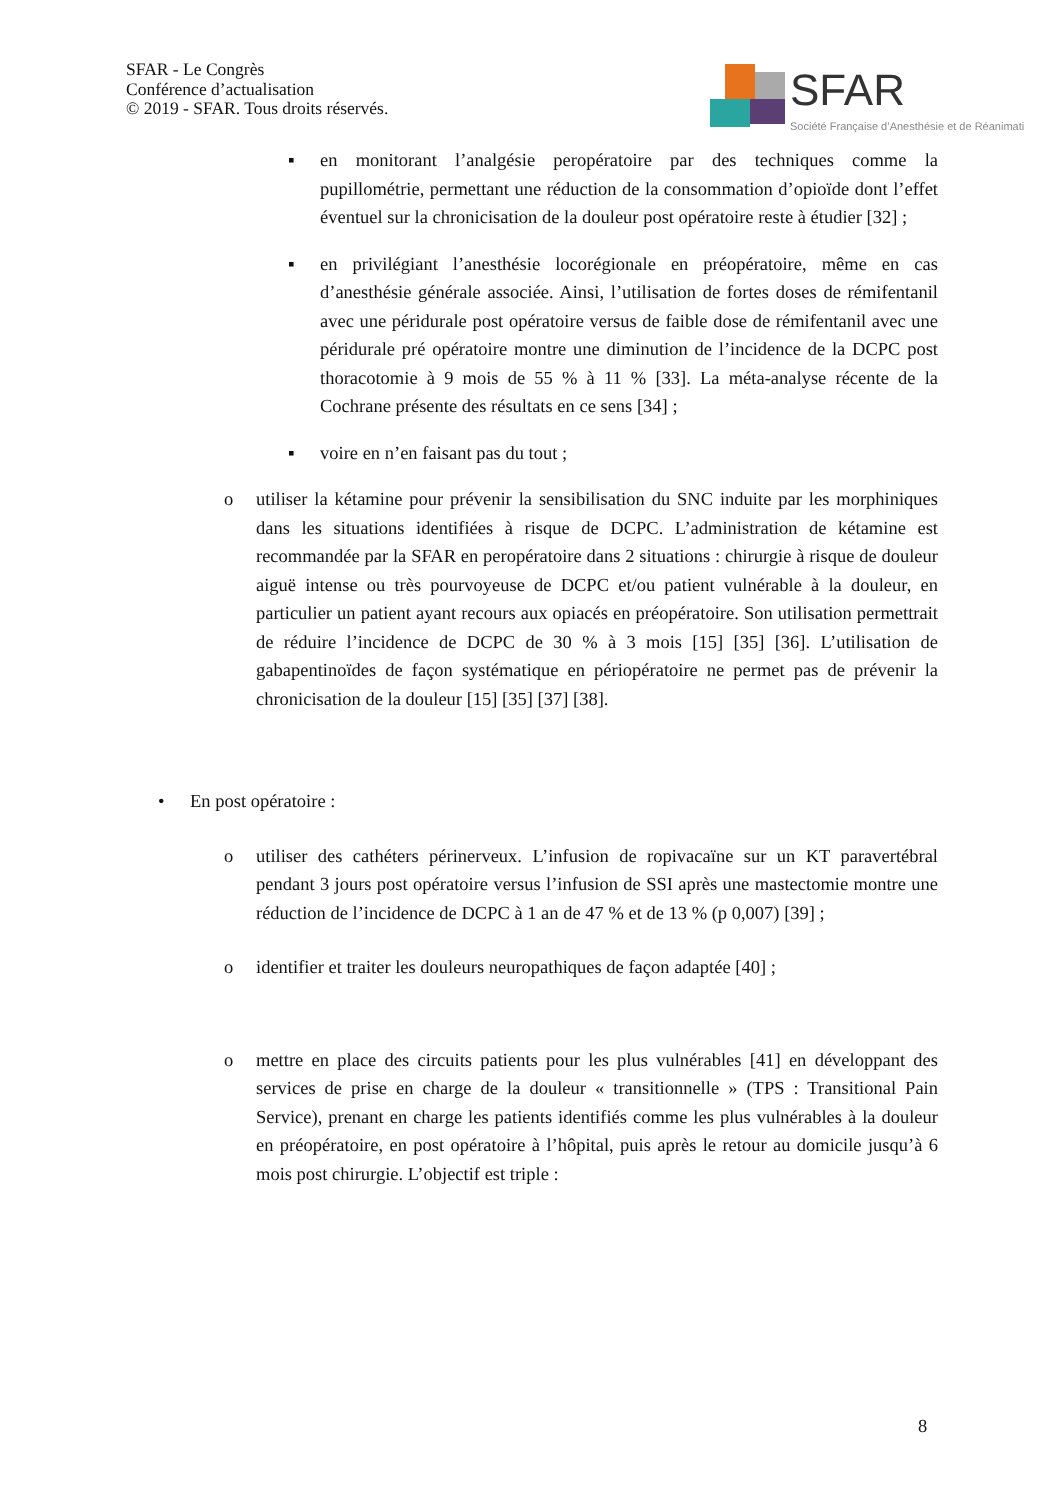SFAR - Le Congrès
Conférence d’actualisation
© 2019 - SFAR. Tous droits réservés.
SFAR Société Française d’Anesthésie et de Réanimati
▪ en monitorant l’analgésie peropératoire par des techniques comme la pupillométrie, permettant une réduction de la consommation d’opioïde dont l’effet éventuel sur la chronicisation de la douleur post opératoire reste à étudier [32] ;
▪ en privilégiant l’anesthésie locorégionale en préopératoire, même en cas d’anesthésie générale associée. Ainsi, l’utilisation de fortes doses de rémifentanil avec une péridurale post opératoire versus de faible dose de rémifentanil avec une péridurale pré opératoire montre une diminution de l’incidence de la DCPC post thoracotomie à 9 mois de 55 % à 11 % [33]. La méta-analyse récente de la Cochrane présente des résultats en ce sens [34] ;
▪ voire en n’en faisant pas du tout ;
o utiliser la kétamine pour prévenir la sensibilisation du SNC induite par les morphiniques dans les situations identifiées à risque de DCPC. L’administration de kétamine est recommandée par la SFAR en peropératoire dans 2 situations : chirurgie à risque de douleur aiguë intense ou très pourvoyeuse de DCPC et/ou patient vulnérable à la douleur, en particulier un patient ayant recours aux opiacés en préopératoire. Son utilisation permettrait de réduire l’incidence de DCPC de 30 % à 3 mois [15] [35] [36]. L’utilisation de gabapentinoïdes de façon systématique en périopératoire ne permet pas de prévenir la chronicisation de la douleur [15] [35] [37] [38].
• En post opératoire :
o utiliser des cathéters périnerveux. L’infusion de ropivacaïne sur un KT paravertébral pendant 3 jours post opératoire versus l’infusion de SSI après une mastectomie montre une réduction de l’incidence de DCPC à 1 an de 47 % et de 13 % (p 0,007) [39] ;
o identifier et traiter les douleurs neuropathiques de façon adaptée [40] ;
o mettre en place des circuits patients pour les plus vulnérables [41] en développant des services de prise en charge de la douleur « transitionnelle » (TPS : Transitional Pain Service), prenant en charge les patients identifiés comme les plus vulnérables à la douleur en préopératoire, en post opératoire à l’hôpital, puis après le retour au domicile jusqu’à 6 mois post chirurgie. L’objectif est triple :
8